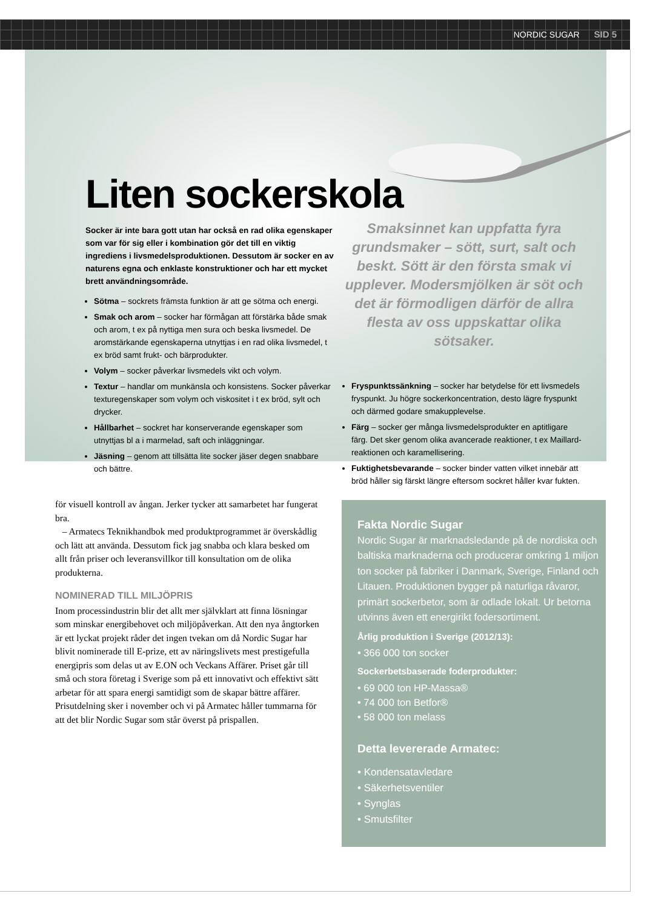NORDIC SUGAR SID 5
Liten sockerskola
Socker är inte bara gott utan har också en rad olika egenskaper som var för sig eller i kombination gör det till en viktig ingrediens i livsmedelsproduktionen. Dessutom är socker en av naturens egna och enklaste konstruktioner och har ett mycket brett användningsområde.
Sötma – sockrets främsta funktion är att ge sötma och energi.
Smak och arom – socker har förmågan att förstärka både smak och arom, t ex på nyttiga men sura och beska livsmedel. De aromstärkande egenskaperna utnyttjas i en rad olika livsmedel, t ex bröd samt frukt- och bärprodukter.
Volym – socker påverkar livsmedels vikt och volym.
Textur – handlar om munkänsla och konsistens. Socker påverkar texturegenskaper som volym och viskositet i t ex bröd, sylt och drycker.
Hållbarhet – sockret har konserverande egenskaper som utnyttjas bl a i marmelad, saft och inläggningar.
Jäsning – genom att tillsätta lite socker jäser degen snabbare och bättre.
Smaksinnet kan uppfatta fyra grundsmaker – sött, surt, salt och beskt. Sött är den första smak vi upplever. Modersmjölken är söt och det är förmodligen därför de allra flesta av oss uppskattar olika sötsaker.
Fryspunktssänkning – socker har betydelse för ett livsmedels fryspunkt. Ju högre sockerkoncentration, desto lägre fryspunkt och därmed godare smakupplevelse.
Färg – socker ger många livsmedelsprodukter en aptitligare färg. Det sker genom olika avancerade reaktioner, t ex Maillard-reaktionen och karamellisering.
Fuktighetsbevarande – socker binder vatten vilket innebär att bröd håller sig färskt längre eftersom sockret håller kvar fukten.
för visuell kontroll av ångan. Jerker tycker att samarbetet har fungerat bra.
– Armatecs Teknikhandbok med produktprogrammet är överskådlig och lätt att använda. Dessutom fick jag snabba och klara besked om allt från priser och leveransvillkor till konsultation om de olika produkterna.
NOMINERAD TILL MILJÖPRIS
Inom processindustrin blir det allt mer självklart att finna lösningar som minskar energibehovet och miljöpåverkan. Att den nya ångtorken är ett lyckat projekt råder det ingen tvekan om då Nordic Sugar har blivit nominerade till E-prize, ett av näringslivets mest prestigefulla energipris som delas ut av E.ON och Veckans Affärer. Priset går till små och stora företag i Sverige som på ett innovativt och effektivt sätt arbetar för att spara energi samtidigt som de skapar bättre affärer. Prisutdelning sker i november och vi på Armatec håller tummarna för att det blir Nordic Sugar som står överst på prispallen.
Fakta Nordic Sugar
Nordic Sugar är marknadsledande på de nordiska och baltiska marknaderna och producerar omkring 1 miljon ton socker på fabriker i Danmark, Sverige, Finland och Litauen. Produktionen bygger på naturliga råvaror, primärt sockerbetor, som är odlade lokalt. Ur betorna utvinns även ett energirikt fodersortiment.
Årlig produktion i Sverige (2012/13):
• 366 000 ton socker
Sockerbetsbaserade foderprodukter:
• 69 000 ton HP-Massa®
• 74 000 ton Betfor®
• 58 000 ton melass
Detta levererade Armatec:
• Kondensatavledare
• Säkerhetsventiler
• Synglas
• Smutsfilter